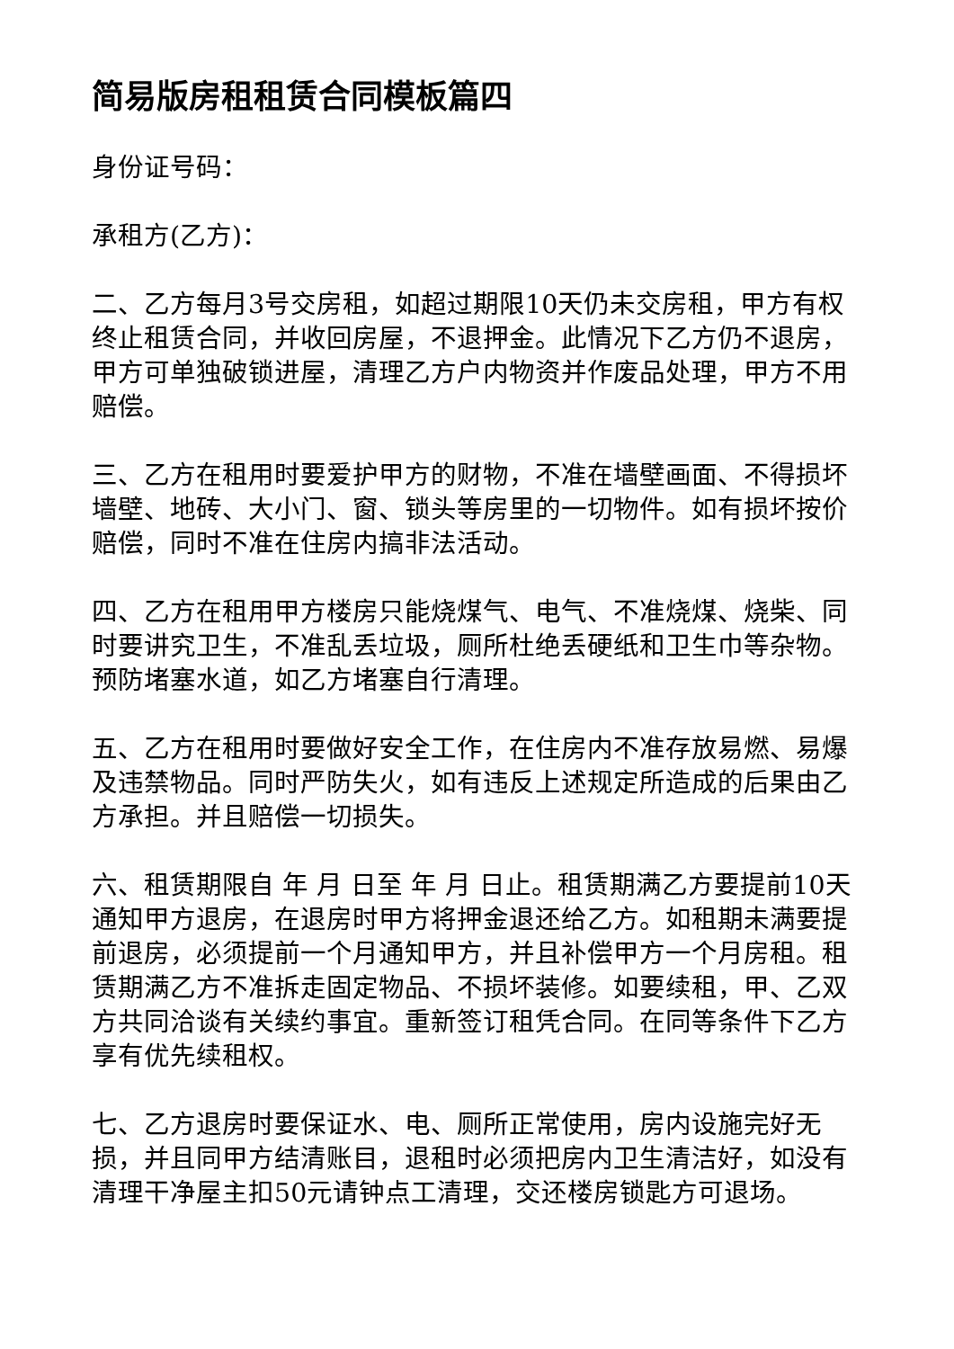简易版房租租赁合同模板篇四
身份证号码：
承租方(乙方)：
二、乙方每月3号交房租，如超过期限10天仍未交房租，甲方有权终止租赁合同，并收回房屋，不退押金。此情况下乙方仍不退房，甲方可单独破锁进屋，清理乙方户内物资并作废品处理，甲方不用赔偿。
三、乙方在租用时要爱护甲方的财物，不准在墙壁画面、不得损坏墙壁、地砖、大小门、窗、锁头等房里的一切物件。如有损坏按价赔偿，同时不准在住房内搞非法活动。
四、乙方在租用甲方楼房只能烧煤气、电气、不准烧煤、烧柴、同时要讲究卫生，不准乱丢垃圾，厕所杜绝丢硬纸和卫生巾等杂物。预防堵塞水道，如乙方堵塞自行清理。
五、乙方在租用时要做好安全工作，在住房内不准存放易燃、易爆及违禁物品。同时严防失火，如有违反上述规定所造成的后果由乙方承担。并且赔偿一切损失。
六、租赁期限自 年 月 日至 年 月 日止。租赁期满乙方要提前10天通知甲方退房，在退房时甲方将押金退还给乙方。如租期未满要提前退房，必须提前一个月通知甲方，并且补偿甲方一个月房租。租赁期满乙方不准拆走固定物品、不损坏装修。如要续租，甲、乙双方共同洽谈有关续约事宜。重新签订租凭合同。在同等条件下乙方享有优先续租权。
七、乙方退房时要保证水、电、厕所正常使用，房内设施完好无损，并且同甲方结清账目，退租时必须把房内卫生清洁好，如没有清理干净屋主扣50元请钟点工清理，交还楼房锁匙方可退场。